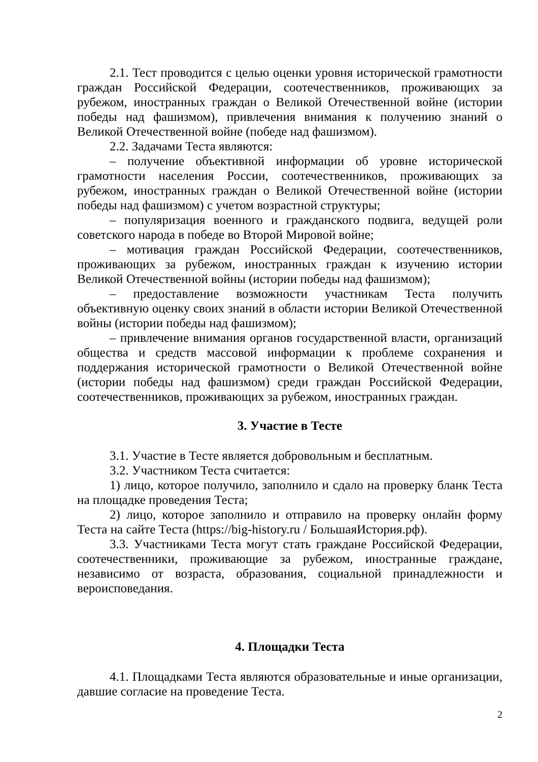2.1. Тест проводится с целью оценки уровня исторической грамотности граждан Российской Федерации, соотечественников, проживающих за рубежом, иностранных граждан о Великой Отечественной войне (истории победы над фашизмом), привлечения внимания к получению знаний о Великой Отечественной войне (победе над фашизмом).
2.2. Задачами Теста являются:
– получение объективной информации об уровне исторической грамотности населения России, соотечественников, проживающих за рубежом, иностранных граждан о Великой Отечественной войне (истории победы над фашизмом) с учетом возрастной структуры;
– популяризация военного и гражданского подвига, ведущей роли советского народа в победе во Второй Мировой войне;
– мотивация граждан Российской Федерации, соотечественников, проживающих за рубежом, иностранных граждан к изучению истории Великой Отечественной войны (истории победы над фашизмом);
– предоставление возможности участникам Теста получить объективную оценку своих знаний в области истории Великой Отечественной войны (истории победы над фашизмом);
– привлечение внимания органов государственной власти, организаций общества и средств массовой информации к проблеме сохранения и поддержания исторической грамотности о Великой Отечественной войне (истории победы над фашизмом) среди граждан Российской Федерации, соотечественников, проживающих за рубежом, иностранных граждан.
3. Участие в Тесте
3.1. Участие в Тесте является добровольным и бесплатным.
3.2. Участником Теста считается:
1) лицо, которое получило, заполнило и сдало на проверку бланк Теста на площадке проведения Теста;
2) лицо, которое заполнило и отправило на проверку онлайн форму Теста на сайте Теста (https://big-history.ru / БольшаяИстория.рф).
3.3. Участниками Теста могут стать граждане Российской Федерации, соотечественники, проживающие за рубежом, иностранные граждане, независимо от возраста, образования, социальной принадлежности и вероисповедания.
4. Площадки Теста
4.1. Площадками Теста являются образовательные и иные организации, давшие согласие на проведение Теста.
2